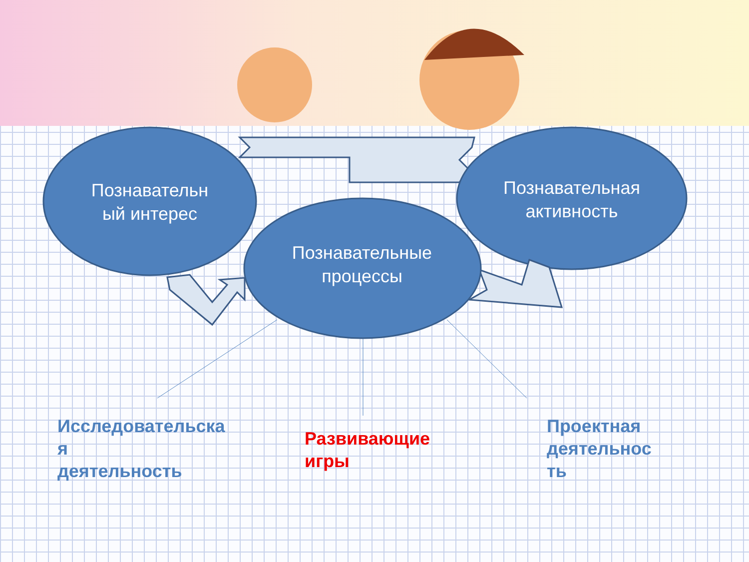Познавательн
ый интерес
Познавательная
активность
Познавательные
процессы
Исследовательска
я
деятельность
Развивающие
игры
Проектная
деятельнос
ть